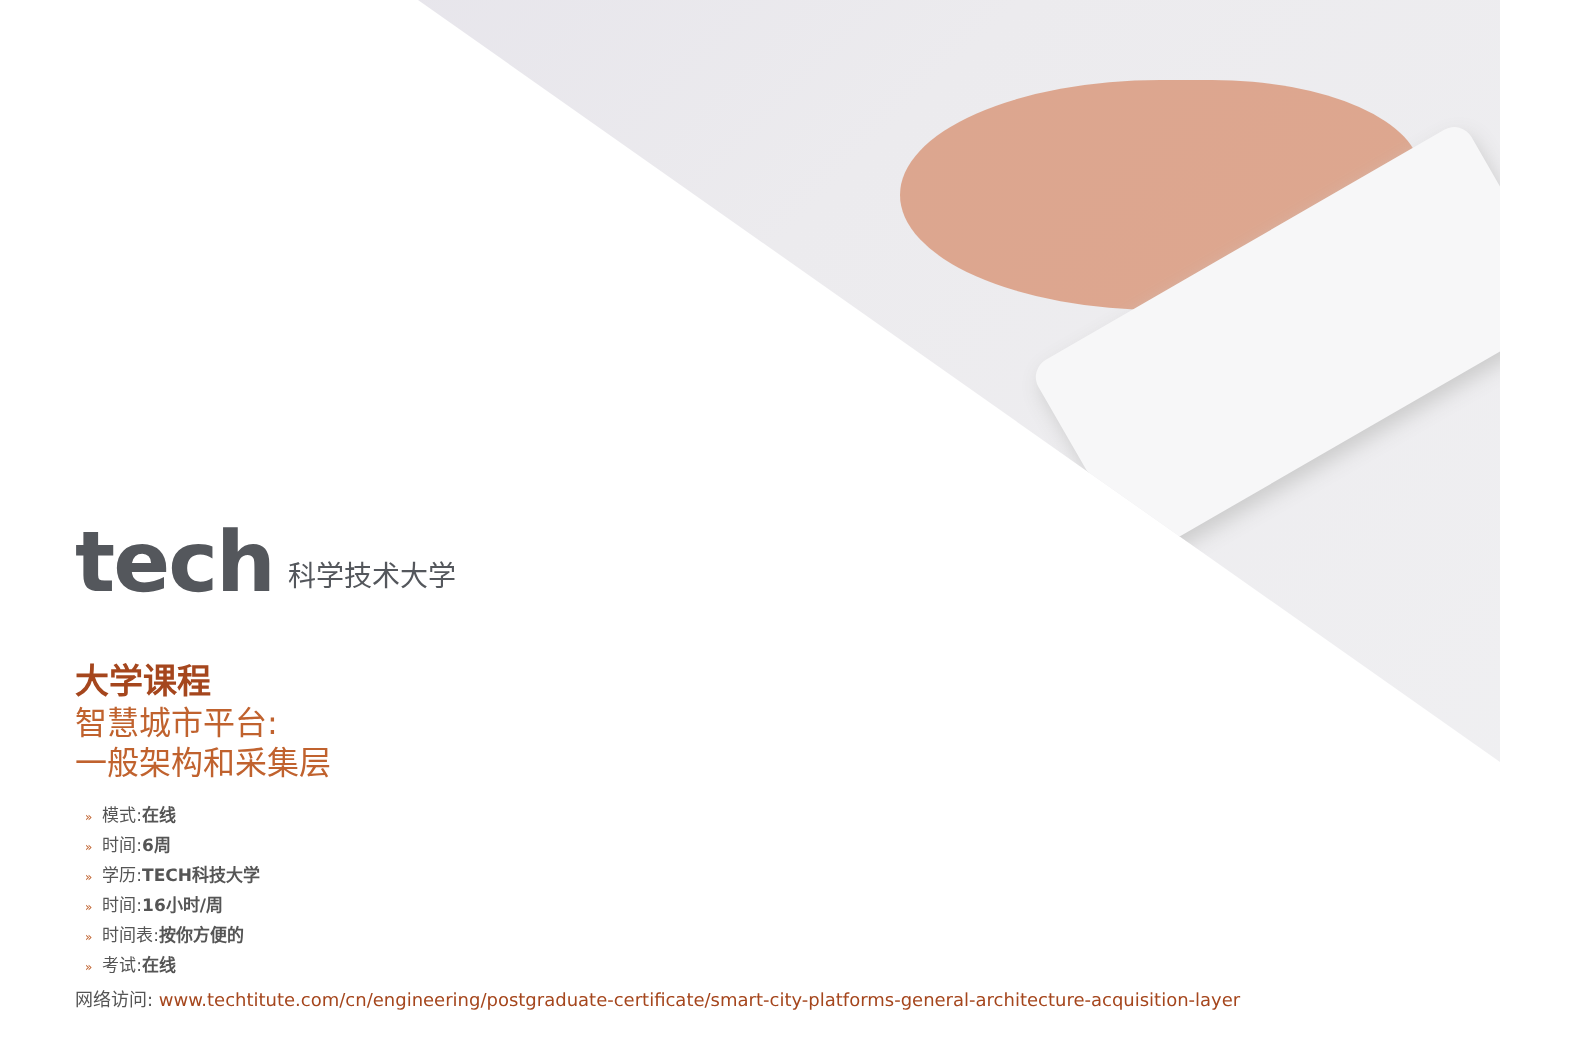tech 科学技术大学
大学课程
智慧城市平台:
一般架构和采集层
» 模式:在线
» 时间:6周
» 学历:TECH科技大学
» 时间:16小时/周
» 时间表:按你方便的
» 考试:在线
网络访问: www.techtitute.com/cn/engineering/postgraduate-certificate/smart-city-platforms-general-architecture-acquisition-layer